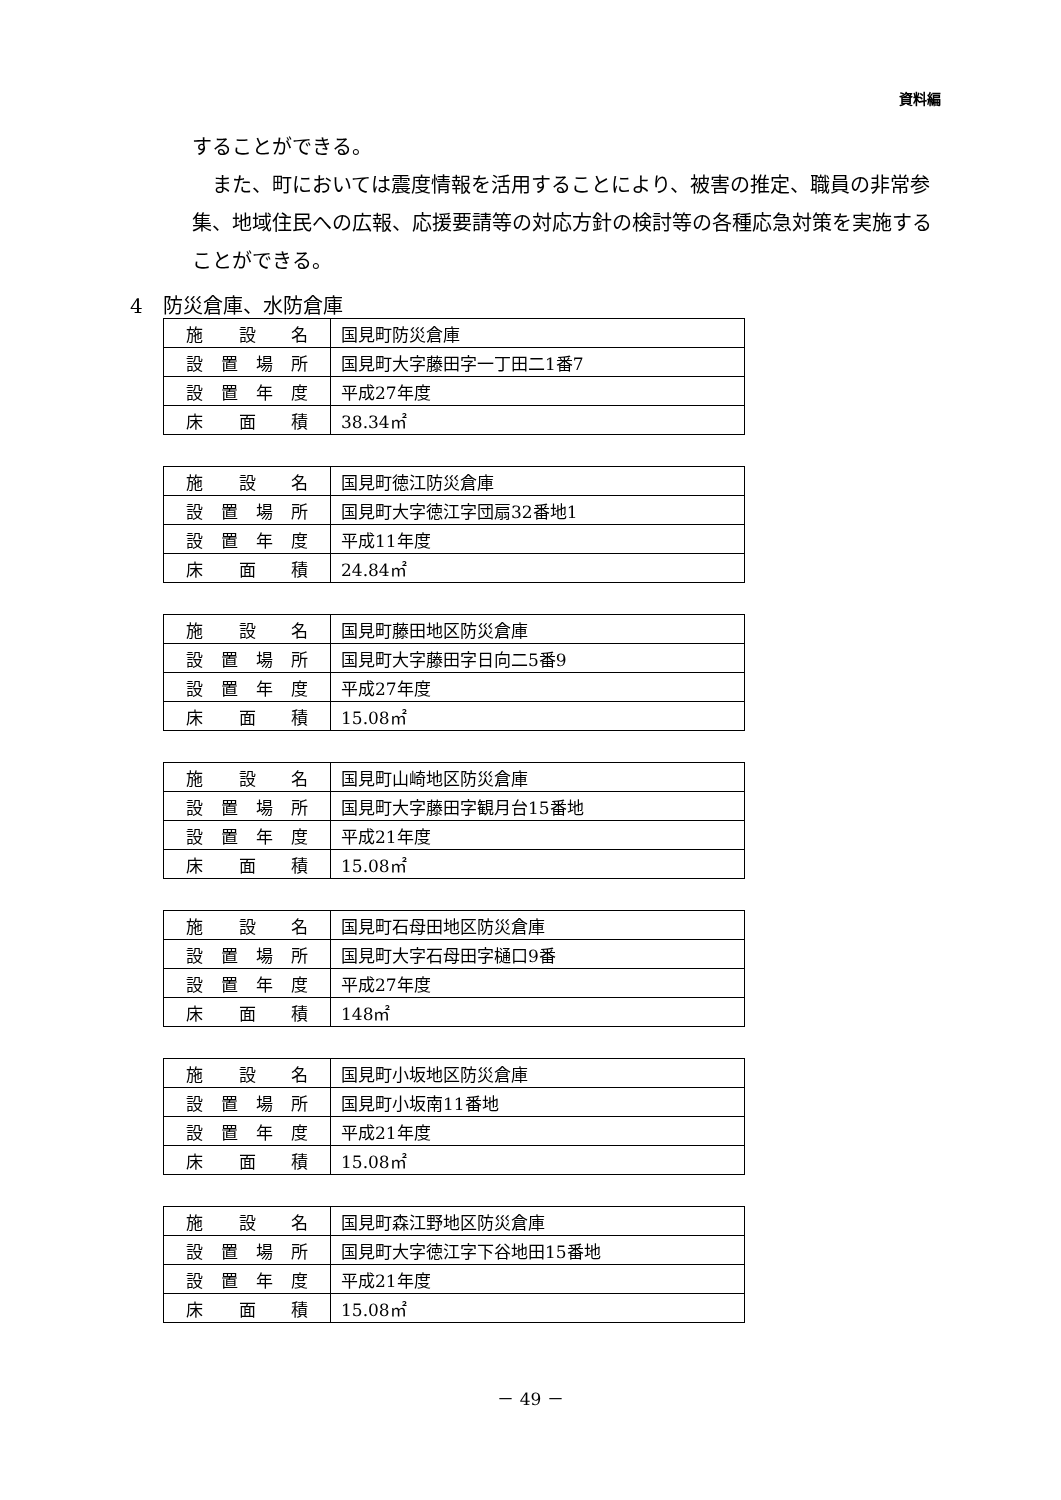資料編
することができる。
　また、町においては震度情報を活用することにより、被害の推定、職員の非常参集、地域住民への広報、応援要請等の対応方針の検討等の各種応急対策を実施することができる。
4　防災倉庫、水防倉庫
| 施設名 | 国見町防災倉庫 |
| 設置場所 | 国見町大字藤田字一丁田二1番7 |
| 設置年度 | 平成27年度 |
| 床面積 | 38.34㎡ |
| 施設名 | 国見町徳江防災倉庫 |
| 設置場所 | 国見町大字徳江字団扇32番地1 |
| 設置年度 | 平成11年度 |
| 床面積 | 24.84㎡ |
| 施設名 | 国見町藤田地区防災倉庫 |
| 設置場所 | 国見町大字藤田字日向二5番9 |
| 設置年度 | 平成27年度 |
| 床面積 | 15.08㎡ |
| 施設名 | 国見町山崎地区防災倉庫 |
| 設置場所 | 国見町大字藤田字観月台15番地 |
| 設置年度 | 平成21年度 |
| 床面積 | 15.08㎡ |
| 施設名 | 国見町石母田地区防災倉庫 |
| 設置場所 | 国見町大字石母田字樋口9番 |
| 設置年度 | 平成27年度 |
| 床面積 | 148㎡ |
| 施設名 | 国見町小坂地区防災倉庫 |
| 設置場所 | 国見町小坂南11番地 |
| 設置年度 | 平成21年度 |
| 床面積 | 15.08㎡ |
| 施設名 | 国見町森江野地区防災倉庫 |
| 設置場所 | 国見町大字徳江字下谷地田15番地 |
| 設置年度 | 平成21年度 |
| 床面積 | 15.08㎡ |
－ 49 －